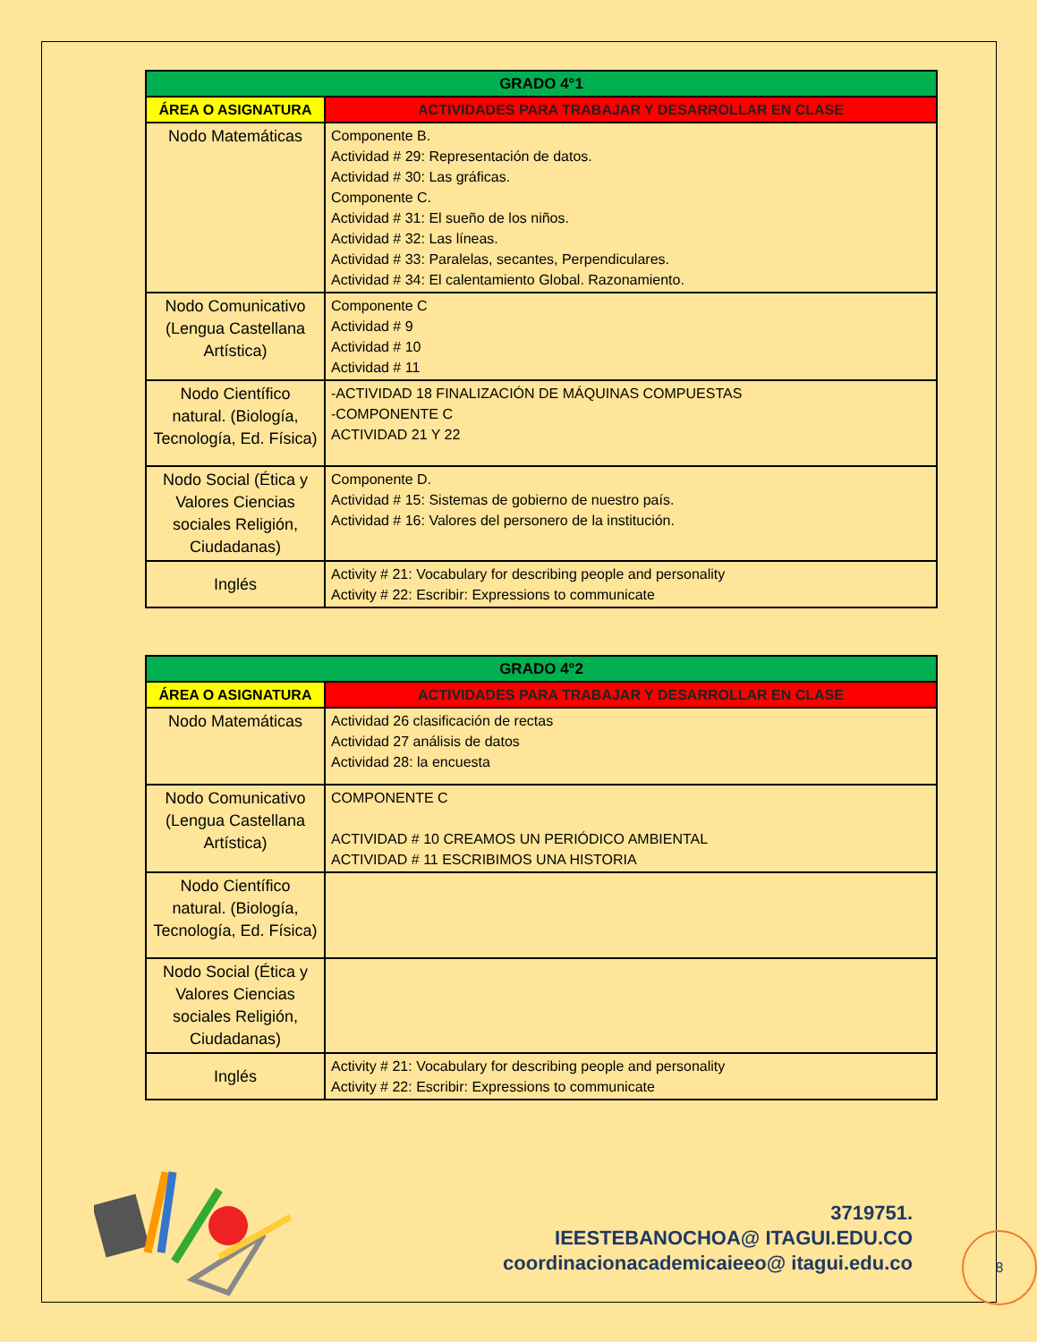| GRADO 4°1 | |
| --- | --- |
| ÁREA O ASIGNATURA | ACTIVIDADES PARA TRABAJAR Y DESARROLLAR EN CLASE |
| Nodo Matemáticas | Componente B. Actividad # 29: Representación de datos. Actividad # 30: Las gráficas. Componente C. Actividad # 31: El sueño de los niños. Actividad # 32: Las líneas. Actividad # 33: Paralelas, secantes, Perpendiculares. Actividad # 34: El calentamiento Global. Razonamiento. |
| Nodo Comunicativo (Lengua Castellana Artística) | Componente C Actividad # 9 Actividad # 10 Actividad # 11 |
| Nodo Científico natural. (Biología, Tecnología, Ed. Física) | -ACTIVIDAD 18 FINALIZACIÓN DE MÁQUINAS COMPUESTAS -COMPONENTE C ACTIVIDAD 21 Y 22 |
| Nodo Social (Ética y Valores Ciencias sociales Religión, Ciudadanas) | Componente D. Actividad # 15: Sistemas de gobierno de nuestro país. Actividad # 16: Valores del personero de la institución. |
| Inglés | Activity # 21: Vocabulary for describing people and personality Activity # 22: Escribir: Expressions to communicate |
| GRADO 4°2 | |
| --- | --- |
| ÁREA O ASIGNATURA | ACTIVIDADES PARA TRABAJAR Y DESARROLLAR EN CLASE |
| Nodo Matemáticas | Actividad 26 clasificación de rectas Actividad 27 análisis de datos Actividad 28: la encuesta |
| Nodo Comunicativo (Lengua Castellana Artística) | COMPONENTE C ACTIVIDAD # 10 CREAMOS UN PERIÓDICO AMBIENTAL ACTIVIDAD # 11 ESCRIBIMOS UNA HISTORIA |
| Nodo Científico natural. (Biología, Tecnología, Ed. Física) | |
| Nodo Social (Ética y Valores Ciencias sociales Religión, Ciudadanas) | |
| Inglés | Activity # 21: Vocabulary for describing people and personality Activity # 22: Escribir: Expressions to communicate |
3719751.
IEESTEBANOCHOA@ ITAGUI.EDU.CO
coordinacionacademicaieeo@ itagui.edu.co
8